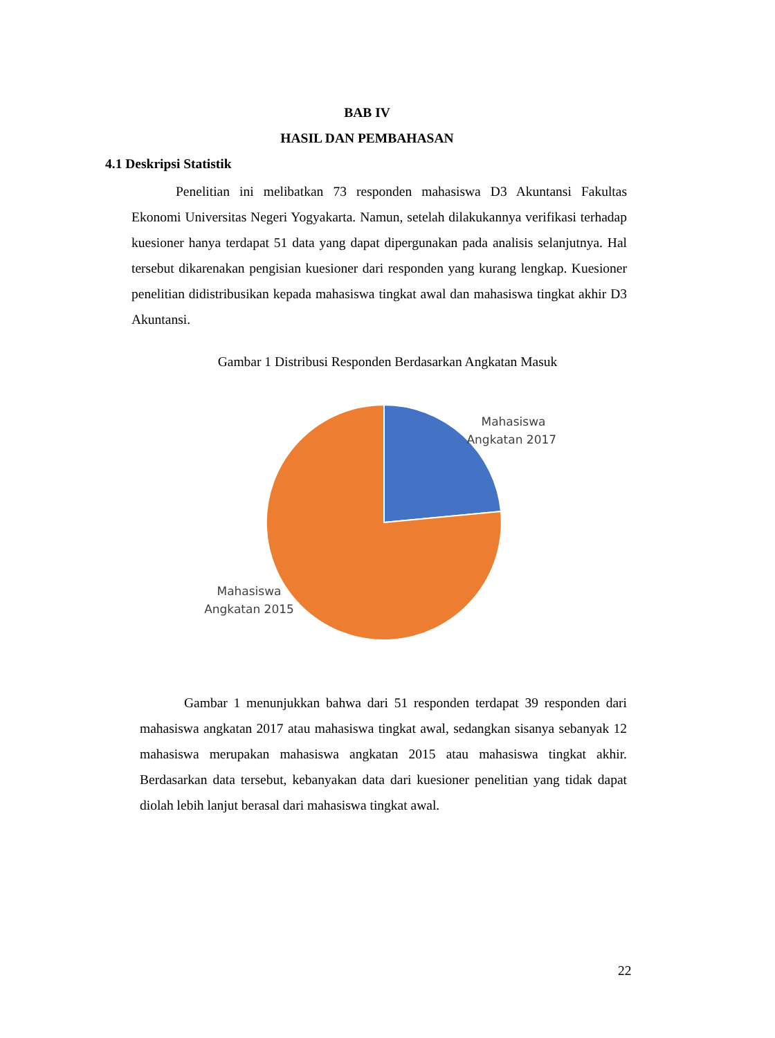BAB IV
HASIL DAN PEMBAHASAN
4.1 Deskripsi Statistik
Penelitian ini melibatkan 73 responden mahasiswa D3 Akuntansi Fakultas Ekonomi Universitas Negeri Yogyakarta. Namun, setelah dilakukannya verifikasi terhadap kuesioner hanya terdapat 51 data yang dapat dipergunakan pada analisis selanjutnya. Hal tersebut dikarenakan pengisian kuesioner dari responden yang kurang lengkap. Kuesioner penelitian didistribusikan kepada mahasiswa tingkat awal dan mahasiswa tingkat akhir D3 Akuntansi.
Gambar 1 Distribusi Responden Berdasarkan Angkatan Masuk
Mahasiswa Angkatan 2017 Mahasiswa Angkatan 2015
Gambar 1 menunjukkan bahwa dari 51 responden terdapat 39 responden dari mahasiswa angkatan 2017 atau mahasiswa tingkat awal, sedangkan sisanya sebanyak 12 mahasiswa merupakan mahasiswa angkatan 2015 atau mahasiswa tingkat akhir. Berdasarkan data tersebut, kebanyakan data dari kuesioner penelitian yang tidak dapat diolah lebih lanjut berasal dari mahasiswa tingkat awal.
22